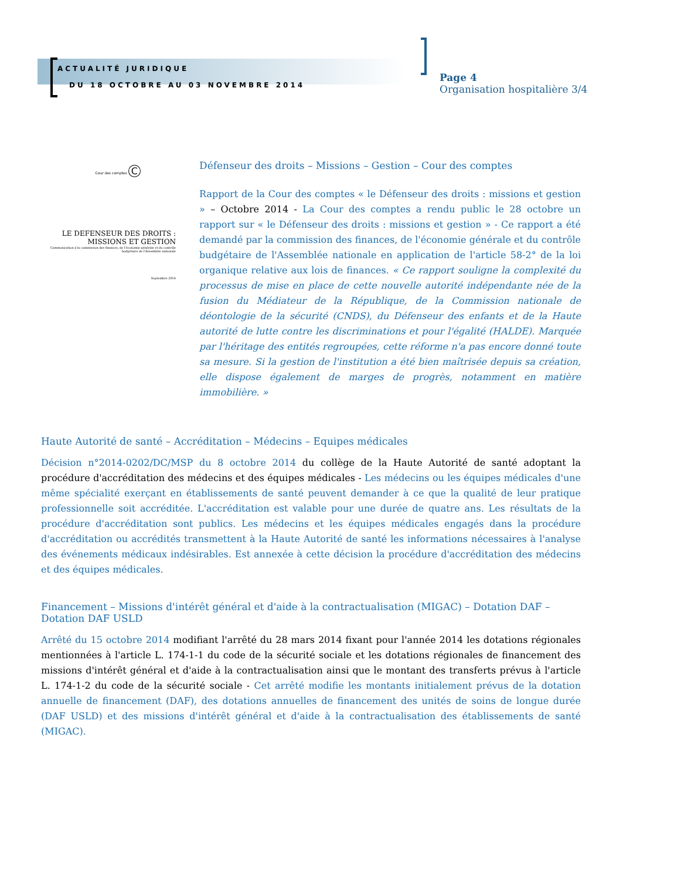ACTUALITÉ JURIDIQUE
DU 18 OCTOBRE AU 03 NOVEMBRE 2014
Page 4
Organisation hospitalière 3/4
Cour des comptes C
LE DEFENSEUR DES DROITS : MISSIONS ET GESTION
Communication à la commission des finances, de l'économie générale et du contrôle budgétaire de l'Assemblée nationale
Septembre 2014
Défenseur des droits – Missions – Gestion – Cour des comptes
Rapport de la Cour des comptes « le Défenseur des droits : missions et gestion » – Octobre 2014 - La Cour des comptes a rendu public le 28 octobre un rapport sur « le Défenseur des droits : missions et gestion » - Ce rapport a été demandé par la commission des finances, de l'économie générale et du contrôle budgétaire de l'Assemblée nationale en application de l'article 58-2° de la loi organique relative aux lois de finances. « Ce rapport souligne la complexité du processus de mise en place de cette nouvelle autorité indépendante née de la fusion du Médiateur de la République, de la Commission nationale de déontologie de la sécurité (CNDS), du Défenseur des enfants et de la Haute autorité de lutte contre les discriminations et pour l'égalité (HALDE). Marquée par l'héritage des entités regroupées, cette réforme n'a pas encore donné toute sa mesure. Si la gestion de l'institution a été bien maîtrisée depuis sa création, elle dispose également de marges de progrès, notamment en matière immobilière. »
Haute Autorité de santé – Accréditation – Médecins – Equipes médicales
Décision n°2014-0202/DC/MSP du 8 octobre 2014 du collège de la Haute Autorité de santé adoptant la procédure d'accréditation des médecins et des équipes médicales - Les médecins ou les équipes médicales d'une même spécialité exerçant en établissements de santé peuvent demander à ce que la qualité de leur pratique professionnelle soit accréditée. L'accréditation est valable pour une durée de quatre ans. Les résultats de la procédure d'accréditation sont publics. Les médecins et les équipes médicales engagés dans la procédure d'accréditation ou accrédités transmettent à la Haute Autorité de santé les informations nécessaires à l'analyse des événements médicaux indésirables. Est annexée à cette décision la procédure d'accréditation des médecins et des équipes médicales.
Financement – Missions d'intérêt général et d'aide à la contractualisation (MIGAC) – Dotation DAF – Dotation DAF USLD
Arrêté du 15 octobre 2014 modifiant l'arrêté du 28 mars 2014 fixant pour l'année 2014 les dotations régionales mentionnées à l'article L. 174-1-1 du code de la sécurité sociale et les dotations régionales de financement des missions d'intérêt général et d'aide à la contractualisation ainsi que le montant des transferts prévus à l'article L. 174-1-2 du code de la sécurité sociale - Cet arrêté modifie les montants initialement prévus de la dotation annuelle de financement (DAF), des dotations annuelles de financement des unités de soins de longue durée (DAF USLD) et des missions d'intérêt général et d'aide à la contractualisation des établissements de santé (MIGAC).